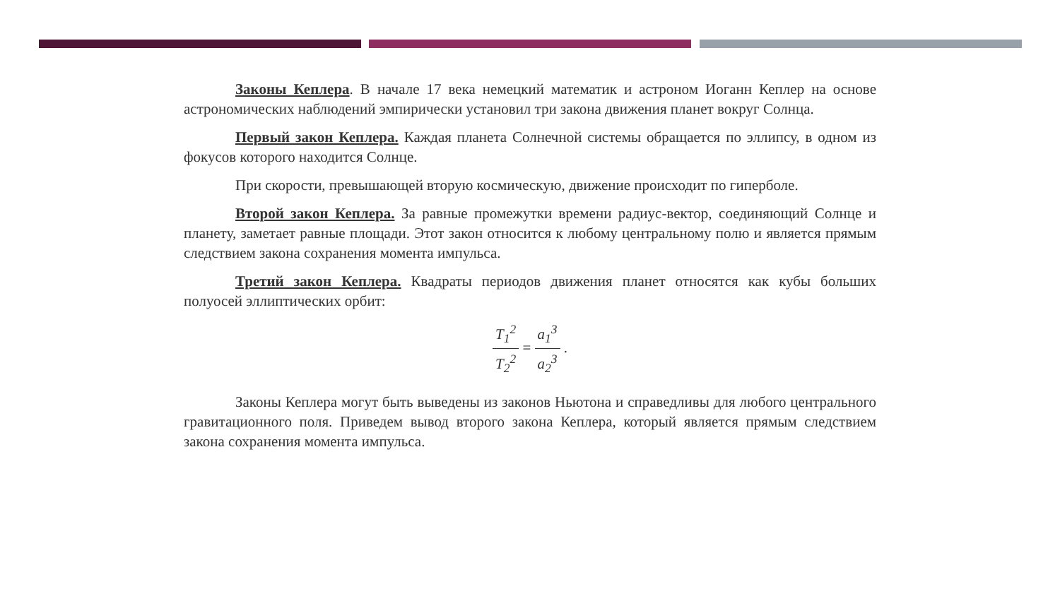Законы Кеплера. В начале 17 века немецкий математик и астроном Иоганн Кеплер на основе астрономических наблюдений эмпирически установил три закона движения планет вокруг Солнца.
Первый закон Кеплера. Каждая планета Солнечной системы обращается по эллипсу, в одном из фокусов которого находится Солнце.
При скорости, превышающей вторую космическую, движение происходит по гипер­боле.
Второй закон Кеплера. За равные промежутки времени радиус-вектор, соединяющий Солнце и планету, заметает равные площади. Этот закон относится к любому центральному полю и является прямым следствием закона сохранения момента импульса.
Третий закон Кеплера. Квадраты периодов движения планет относятся как кубы больших полуосей эллиптических орбит:
T<sub>1</sub><sup>2</sup> T<sub>2</sub><sup>2</sup> = a<sub>1</sub><sup>3</sup> a<sub>2</sub><sup>3</sup> .
Законы Кеплера могут быть выведены из законов Ньютона и справедливы для любого центрального гравитационного поля. Приведем вывод второго закона Кеплера, который яв­ляется прямым следствием закона сохранения момента импульса.